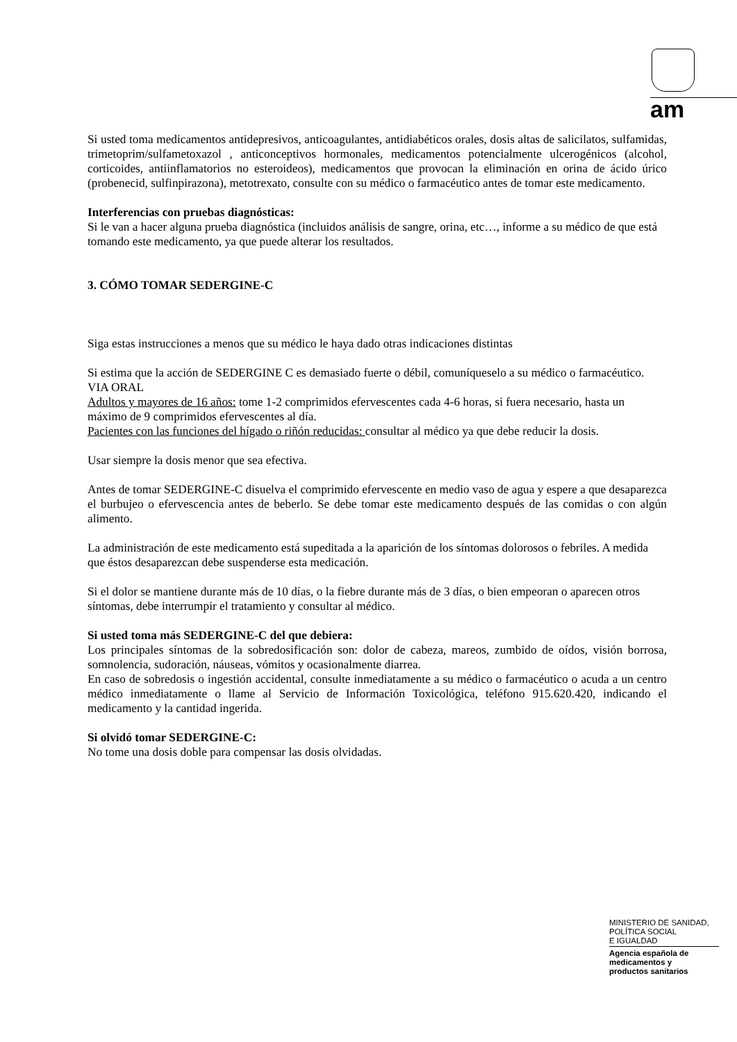am
Si usted toma medicamentos antidepresivos, anticoagulantes, antidiabéticos orales, dosis altas de salicilatos, sulfamidas, trimetoprim/sulfametoxazol , anticonceptivos hormonales, medicamentos potencialmente ulcerogénicos (alcohol, corticoides, antiinflamatorios no esteroideos), medicamentos que provocan la eliminación en orina de ácido úrico (probenecid, sulfinpirazona), metotrexato, consulte con su médico o farmacéutico antes de tomar este medicamento.
Interferencias con pruebas diagnósticas:
Si le van a hacer alguna prueba diagnóstica (incluidos análisis de sangre, orina, etc…, informe a su médico de que está tomando este medicamento, ya que puede alterar los resultados.
3. CÓMO TOMAR SEDERGINE-C
Siga estas instrucciones a menos que su médico le haya dado otras indicaciones distintas
Si estima que la acción de SEDERGINE C es demasiado fuerte o débil, comuníqueselo a su médico o farmacéutico.
VIA ORAL
Adultos y mayores de 16 años: tome 1-2 comprimidos efervescentes cada 4-6 horas, si fuera necesario, hasta un máximo de 9 comprimidos efervescentes al día.
Pacientes con las funciones del hígado o riñón reducidas: consultar al médico ya que debe reducir la dosis.
Usar siempre la dosis menor que sea efectiva.
Antes de tomar SEDERGINE-C disuelva el comprimido efervescente en medio vaso de agua y espere a que desaparezca el burbujeo o efervescencia antes de beberlo. Se debe tomar este medicamento después de las comidas o con algún alimento.
La administración de este medicamento está supeditada a la aparición de los síntomas dolorosos o febriles. A medida que éstos desaparezcan debe suspenderse esta medicación.
Si el dolor se mantiene durante más de 10 días, o la fiebre durante más de 3 días, o bien empeoran o aparecen otros síntomas, debe interrumpir el tratamiento y consultar al médico.
Si usted toma más SEDERGINE-C del que debiera:
Los principales síntomas de la sobredosificación son: dolor de cabeza, mareos, zumbido de oídos, visión borrosa, somnolencia, sudoración, náuseas, vómitos y ocasionalmente diarrea.
En caso de sobredosis o ingestión accidental, consulte inmediatamente a su médico o farmacéutico o acuda a un centro médico inmediatamente o llame al Servicio de Información Toxicológica, teléfono 915.620.420, indicando el medicamento y la cantidad ingerida.
Si olvidó tomar SEDERGINE-C:
No tome una dosis doble para compensar las dosis olvidadas.
MINISTERIO DE SANIDAD,
POLÍTICA SOCIAL
E IGUALDAD
Agencia española de
medicamentos y
productos sanitarios